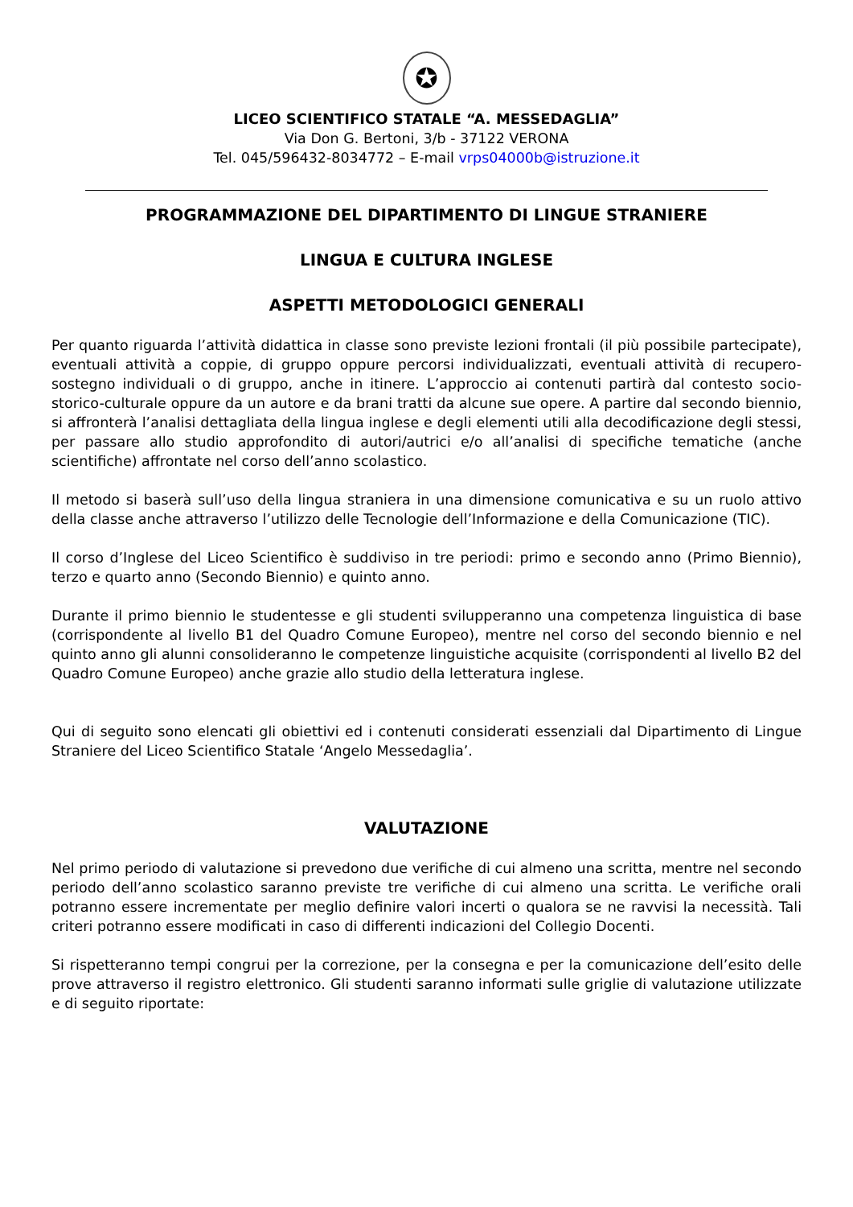✪
LICEO SCIENTIFICO STATALE “A. MESSEDAGLIA”
Via Don G. Bertoni, 3/b - 37122 VERONA
Tel. 045/596432-8034772 – E-mail vrps04000b@istruzione.it
PROGRAMMAZIONE DEL DIPARTIMENTO DI LINGUE STRANIERE
LINGUA E CULTURA INGLESE
ASPETTI METODOLOGICI GENERALI
Per quanto riguarda l’attività didattica in classe sono previste lezioni frontali (il più possibile partecipate), eventuali attività a coppie, di gruppo oppure percorsi individualizzati, eventuali attività di recupero-sostegno individuali o di gruppo, anche in itinere. L’approccio ai contenuti partirà dal contesto socio-storico-culturale oppure da un autore e da brani tratti da alcune sue opere. A partire dal secondo biennio, si affronterà l’analisi dettagliata della lingua inglese e degli elementi utili alla decodificazione degli stessi, per passare allo studio approfondito di autori/autrici e/o all’analisi di specifiche tematiche (anche scientifiche) affrontate nel corso dell’anno scolastico.
Il metodo si baserà sull’uso della lingua straniera in una dimensione comunicativa e su un ruolo attivo della classe anche attraverso l’utilizzo delle Tecnologie dell’Informazione e della Comunicazione (TIC).
Il corso d’Inglese del Liceo Scientifico è suddiviso in tre periodi: primo e secondo anno (Primo Biennio), terzo e quarto anno (Secondo Biennio) e quinto anno.
Durante il primo biennio le studentesse e gli studenti svilupperanno una competenza linguistica di base (corrispondente al livello B1 del Quadro Comune Europeo), mentre nel corso del secondo biennio e nel quinto anno gli alunni consolideranno le competenze linguistiche acquisite (corrispondenti al livello B2 del Quadro Comune Europeo) anche grazie allo studio della letteratura inglese.
Qui di seguito sono elencati gli obiettivi ed i contenuti considerati essenziali dal Dipartimento di Lingue Straniere del Liceo Scientifico Statale ‘Angelo Messedaglia’.
VALUTAZIONE
Nel primo periodo di valutazione si prevedono due verifiche di cui almeno una scritta, mentre nel secondo periodo dell’anno scolastico saranno previste tre verifiche di cui almeno una scritta. Le verifiche orali potranno essere incrementate per meglio definire valori incerti o qualora se ne ravvisi la necessità. Tali criteri potranno essere modificati in caso di differenti indicazioni del Collegio Docenti.
Si rispetteranno tempi congrui per la correzione, per la consegna e per la comunicazione dell’esito delle prove attraverso il registro elettronico. Gli studenti saranno informati sulle griglie di valutazione utilizzate e di seguito riportate: